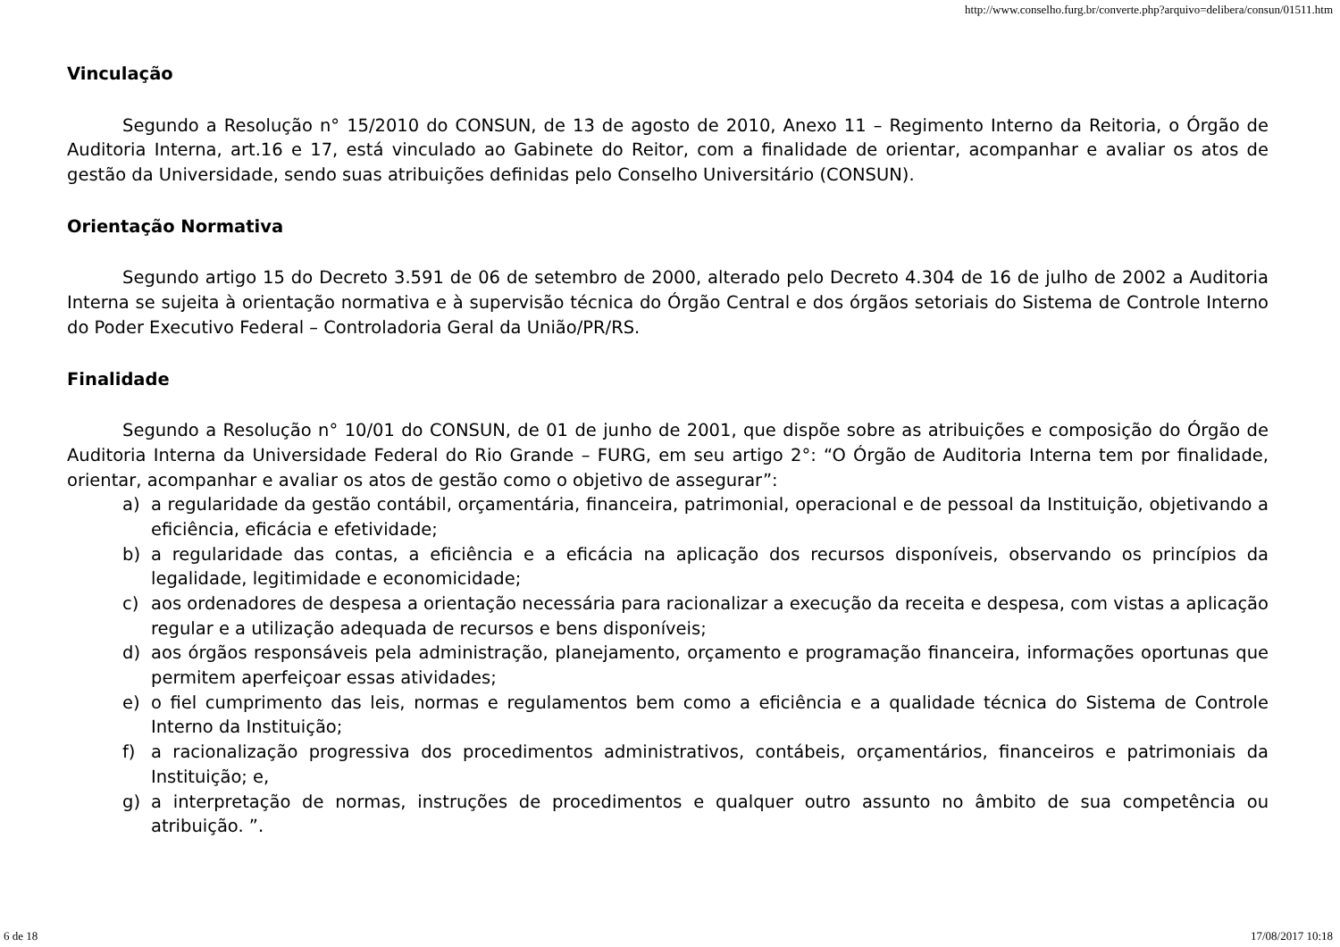http://www.conselho.furg.br/converte.php?arquivo=delibera/consun/01511.htm
Vinculação
Segundo a Resolução n° 15/2010 do CONSUN, de 13 de agosto de 2010, Anexo 11 – Regimento Interno da Reitoria, o Órgão de Auditoria Interna, art.16 e 17, está vinculado ao Gabinete do Reitor, com a finalidade de orientar, acompanhar e avaliar os atos de gestão da Universidade, sendo suas atribuições definidas pelo Conselho Universitário (CONSUN).
Orientação Normativa
Segundo artigo 15 do Decreto 3.591 de 06 de setembro de 2000, alterado pelo Decreto 4.304 de 16 de julho de 2002 a Auditoria Interna se sujeita à orientação normativa e à supervisão técnica do Órgão Central e dos órgãos setoriais do Sistema de Controle Interno do Poder Executivo Federal – Controladoria Geral da União/PR/RS.
Finalidade
Segundo a Resolução n° 10/01 do CONSUN, de 01 de junho de 2001, que dispõe sobre as atribuições e composição do Órgão de Auditoria Interna da Universidade Federal do Rio Grande – FURG, em seu artigo 2°: “O Órgão de Auditoria Interna tem por finalidade, orientar, acompanhar e avaliar os atos de gestão como o objetivo de assegurar”:
a) a regularidade da gestão contábil, orçamentária, financeira, patrimonial, operacional e de pessoal da Instituição, objetivando a eficiência, eficácia e efetividade;
b) a regularidade das contas, a eficiência e a eficácia na aplicação dos recursos disponíveis, observando os princípios da legalidade, legitimidade e economicidade;
c) aos ordenadores de despesa a orientação necessária para racionalizar a execução da receita e despesa, com vistas a aplicação regular e a utilização adequada de recursos e bens disponíveis;
d) aos órgãos responsáveis pela administração, planejamento, orçamento e programação financeira, informações oportunas que permitem aperfeiçoar essas atividades;
e) o fiel cumprimento das leis, normas e regulamentos bem como a eficiência e a qualidade técnica do Sistema de Controle Interno da Instituição;
f) a racionalização progressiva dos procedimentos administrativos, contábeis, orçamentários, financeiros e patrimoniais da Instituição; e,
g) a interpretação de normas, instruções de procedimentos e qualquer outro assunto no âmbito de sua competência ou atribuição. ”.
6 de 18 17/08/2017 10:18